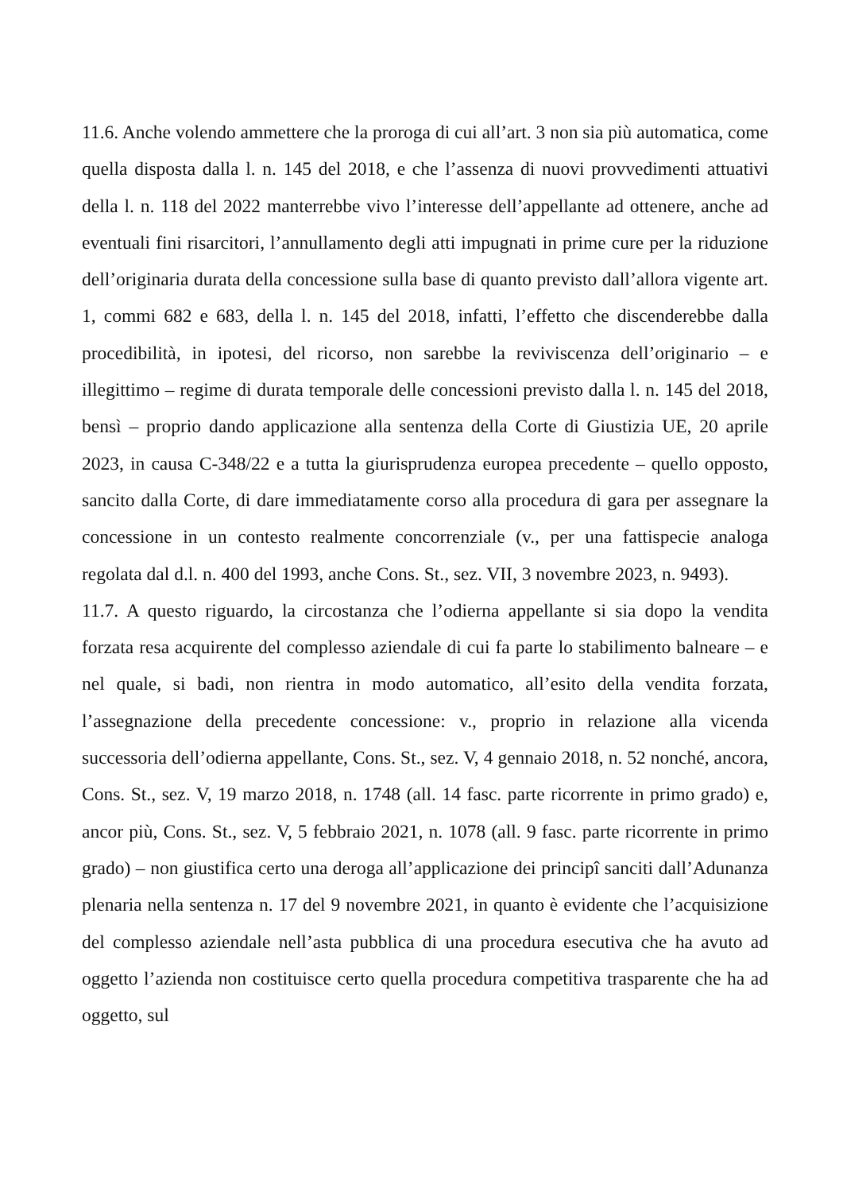11.6. Anche volendo ammettere che la proroga di cui all’art. 3 non sia più automatica, come quella disposta dalla l. n. 145 del 2018, e che l’assenza di nuovi provvedimenti attuativi della l. n. 118 del 2022 manterrebbe vivo l’interesse dell’appellante ad ottenere, anche ad eventuali fini risarcitori, l’annullamento degli atti impugnati in prime cure per la riduzione dell’originaria durata della concessione sulla base di quanto previsto dall’allora vigente art. 1, commi 682 e 683, della l. n. 145 del 2018, infatti, l’effetto che discenderebbe dalla procedibilità, in ipotesi, del ricorso, non sarebbe la reviviscenza dell’originario – e illegittimo – regime di durata temporale delle concessioni previsto dalla l. n. 145 del 2018, bensì – proprio dando applicazione alla sentenza della Corte di Giustizia UE, 20 aprile 2023, in causa C-348/22 e a tutta la giurisprudenza europea precedente – quello opposto, sancito dalla Corte, di dare immediatamente corso alla procedura di gara per assegnare la concessione in un contesto realmente concorrenziale (v., per una fattispecie analoga regolata dal d.l. n. 400 del 1993, anche Cons. St., sez. VII, 3 novembre 2023, n. 9493).
11.7. A questo riguardo, la circostanza che l’odierna appellante si sia dopo la vendita forzata resa acquirente del complesso aziendale di cui fa parte lo stabilimento balneare – e nel quale, si badi, non rientra in modo automatico, all’esito della vendita forzata, l’assegnazione della precedente concessione: v., proprio in relazione alla vicenda successoria dell’odierna appellante, Cons. St., sez. V, 4 gennaio 2018, n. 52 nonché, ancora, Cons. St., sez. V, 19 marzo 2018, n. 1748 (all. 14 fasc. parte ricorrente in primo grado) e, ancor più, Cons. St., sez. V, 5 febbraio 2021, n. 1078 (all. 9 fasc. parte ricorrente in primo grado) – non giustifica certo una deroga all’applicazione dei principî sanciti dall’Adunanza plenaria nella sentenza n. 17 del 9 novembre 2021, in quanto è evidente che l’acquisizione del complesso aziendale nell’asta pubblica di una procedura esecutiva che ha avuto ad oggetto l’azienda non costituisce certo quella procedura competitiva trasparente che ha ad oggetto, sul